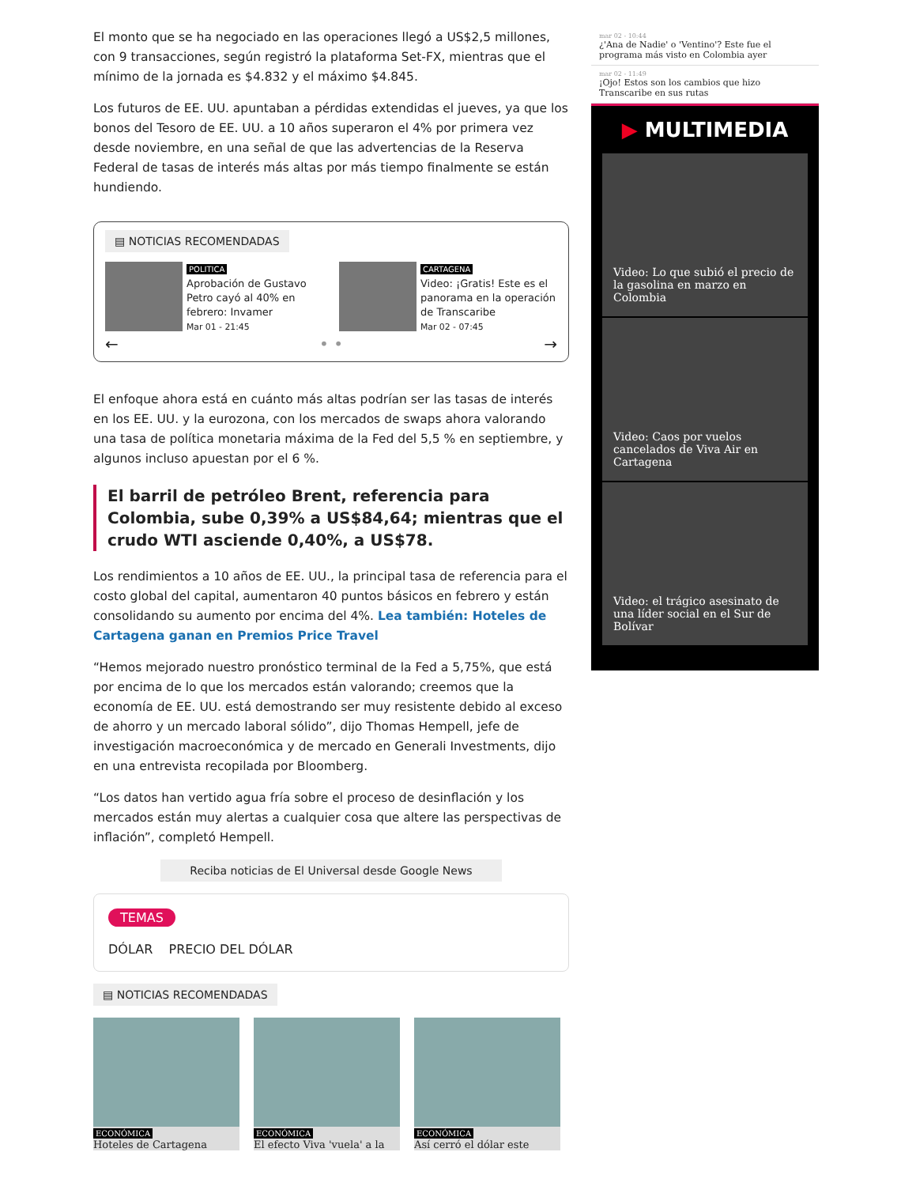El monto que se ha negociado en las operaciones llegó a US$2,5 millones, con 9 transacciones, según registró la plataforma Set-FX, mientras que el mínimo de la jornada es $4.832 y el máximo $4.845.
Los futuros de EE. UU. apuntaban a pérdidas extendidas el jueves, ya que los bonos del Tesoro de EE. UU. a 10 años superaron el 4% por primera vez desde noviembre, en una señal de que las advertencias de la Reserva Federal de tasas de interés más altas por más tiempo finalmente se están hundiendo.
▤ NOTICIAS RECOMENDADAS
POLITICA
Aprobación de Gustavo Petro cayó al 40% en febrero: Invamer
Mar 01 - 21:45
CARTAGENA
Video: ¡Gratis! Este es el panorama en la operación de Transcaribe
Mar 02 - 07:45
← • • →
El enfoque ahora está en cuánto más altas podrían ser las tasas de interés en los EE. UU. y la eurozona, con los mercados de swaps ahora valorando una tasa de política monetaria máxima de la Fed del 5,5 % en septiembre, y algunos incluso apuestan por el 6 %.
El barril de petróleo Brent, referencia para Colombia, sube 0,39% a US$84,64; mientras que el crudo WTI asciende 0,40%, a US$78.
Los rendimientos a 10 años de EE. UU., la principal tasa de referencia para el costo global del capital, aumentaron 40 puntos básicos en febrero y están consolidando su aumento por encima del 4%. Lea también: Hoteles de Cartagena ganan en Premios Price Travel
“Hemos mejorado nuestro pronóstico terminal de la Fed a 5,75%, que está por encima de lo que los mercados están valorando; creemos que la economía de EE. UU. está demostrando ser muy resistente debido al exceso de ahorro y un mercado laboral sólido”, dijo Thomas Hempell, jefe de investigación macroeconómica y de mercado en Generali Investments, dijo en una entrevista recopilada por Bloomberg.
“Los datos han vertido agua fría sobre el proceso de desinflación y los mercados están muy alertas a cualquier cosa que altere las perspectivas de inflación”, completó Hempell.
Reciba noticias de El Universal desde Google News
TEMAS
DÓLAR PRECIO DEL DÓLAR
▤ NOTICIAS RECOMENDADAS
ECONÓMICA
Hoteles de Cartagena
ECONÓMICA
El efecto Viva 'vuela' a la
ECONÓMICA
Así cerró el dólar este
mar 02 - 10:44
¿'Ana de Nadie' o 'Ventino'? Este fue el programa más visto en Colombia ayer
mar 02 - 11:49
¡Ojo! Estos son los cambios que hizo Transcaribe en sus rutas
▶ MULTIMEDIA
Video: Lo que subió el precio de la gasolina en marzo en Colombia
Video: Caos por vuelos cancelados de Viva Air en Cartagena
Video: el trágico asesinato de una líder social en el Sur de Bolívar